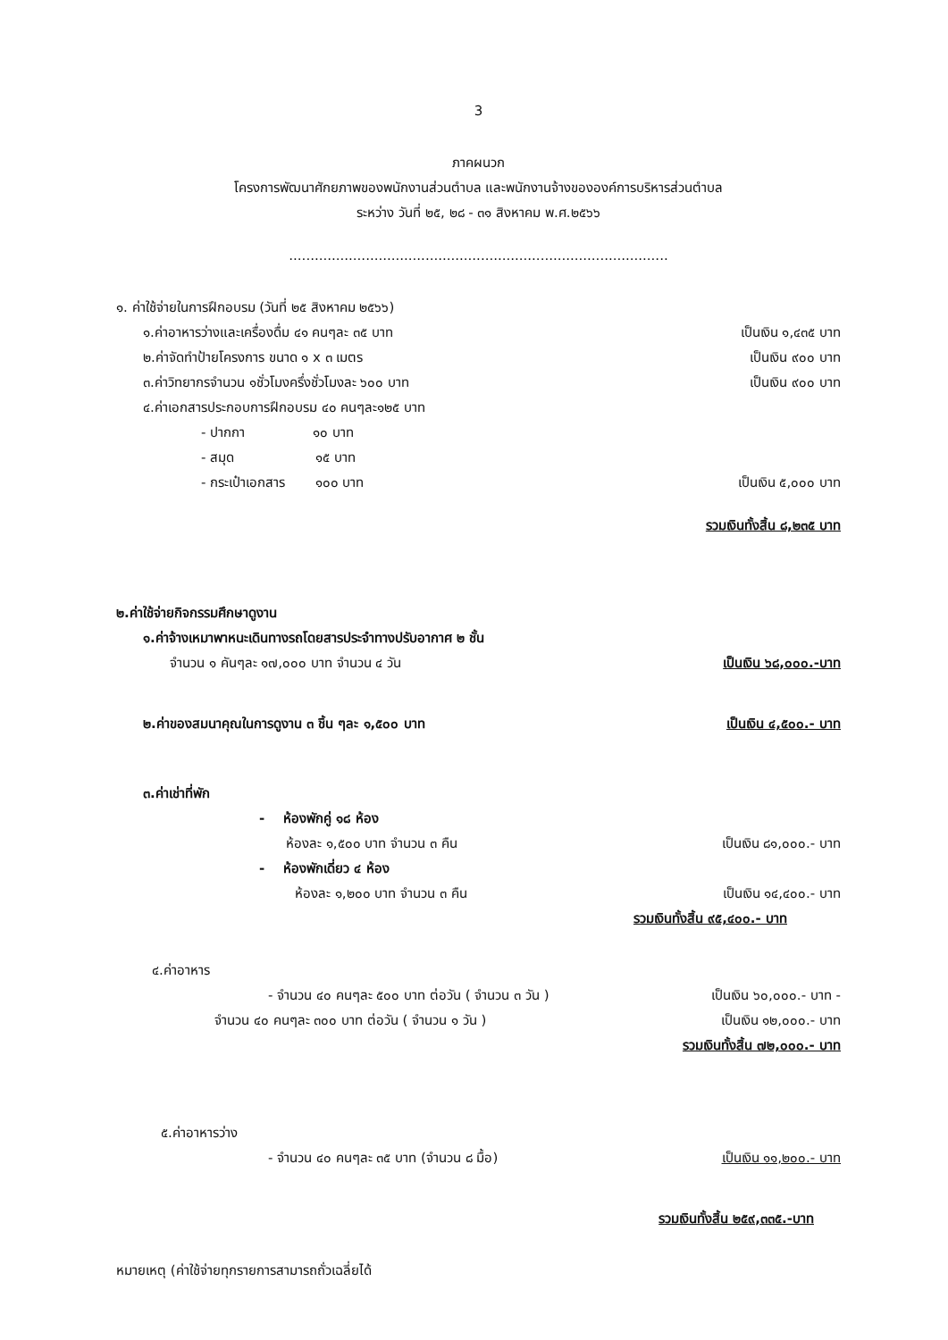3
ภาคผนวก
โครงการพัฒนาศักยภาพของพนักงานส่วนตำบล และพนักงานจ้างขององค์การบริหารส่วนตำบล
ระหว่าง วันที่ ๒๕, ๒๘ - ๓๑ สิงหาคม พ.ศ.๒๕๖๖
.........................................................................................
๑. ค่าใช้จ่ายในการฝึกอบรม (วันที่ ๒๕ สิงหาคม ๒๕๖๖)
๑.ค่าอาหารว่างและเครื่องดื่ม ๔๑ คนๆละ ๓๕ บาท เป็นเงิน ๑,๔๓๕ บาท
๒.ค่าจัดทำป้ายโครงการ ขนาด ๑ x ๓ เมตร เป็นเงิน ๙๐๐ บาท
๓.ค่าวิทยากรจำนวน ๑ชั่วโมงครึ่งชั่วโมงละ ๖๐๐ บาท เป็นเงิน ๙๐๐ บาท
๔.ค่าเอกสารประกอบการฝึกอบรม ๔๐ คนๆละ๑๒๕ บาท
- ปากกา ๑๐ บาท
- สมุด ๑๕ บาท
- กระเป๋าเอกสาร ๑๐๐ บาท เป็นเงิน ๕,๐๐๐ บาท
รวมเงินทั้งสิ้น ๘,๒๓๕ บาท
๒.ค่าใช้จ่ายกิจกรรมศึกษาดูงาน
๑.ค่าจ้างเหมาพาหนะเดินทางรถโดยสารประจำทางปรับอากาศ ๒ ชั้น
จำนวน ๑ คันๆละ ๑๗,๐๐๐ บาท จำนวน ๔ วัน เป็นเงิน ๖๘,๐๐๐.-บาท
๒.ค่าของสมนาคุณในการดูงาน ๓ ชิ้น ๆละ ๑,๕๐๐ บาท เป็นเงิน ๔,๕๐๐.- บาท
๓.ค่าเช่าที่พัก
- ห้องพักคู่ ๑๘ ห้อง
ห้องละ ๑,๕๐๐ บาท จำนวน ๓ คืน เป็นเงิน ๘๑,๐๐๐.- บาท
- ห้องพักเดี่ยว ๔ ห้อง
ห้องละ ๑,๒๐๐ บาท จำนวน ๓ คืน เป็นเงิน ๑๔,๔๐๐.- บาท
รวมเงินทั้งสิ้น ๙๕,๔๐๐.- บาท
๔.ค่าอาหาร
- จำนวน ๔๐ คนๆละ ๕๐๐ บาท ต่อวัน ( จำนวน ๓ วัน ) เป็นเงิน ๖๐,๐๐๐.- บาท -
จำนวน ๔๐ คนๆละ ๓๐๐ บาท ต่อวัน ( จำนวน ๑ วัน ) เป็นเงิน ๑๒,๐๐๐.- บาท
รวมเงินทั้งสิ้น ๗๒,๐๐๐.- บาท
๕.ค่าอาหารว่าง
- จำนวน ๔๐ คนๆละ ๓๕ บาท (จำนวน ๘ มื้อ) เป็นเงิน ๑๑,๒๐๐.- บาท
รวมเงินทั้งสิ้น ๒๕๙,๓๓๕.-บาท
หมายเหตุ (ค่าใช้จ่ายทุกรายการสามารถถั่วเฉลี่ยได้